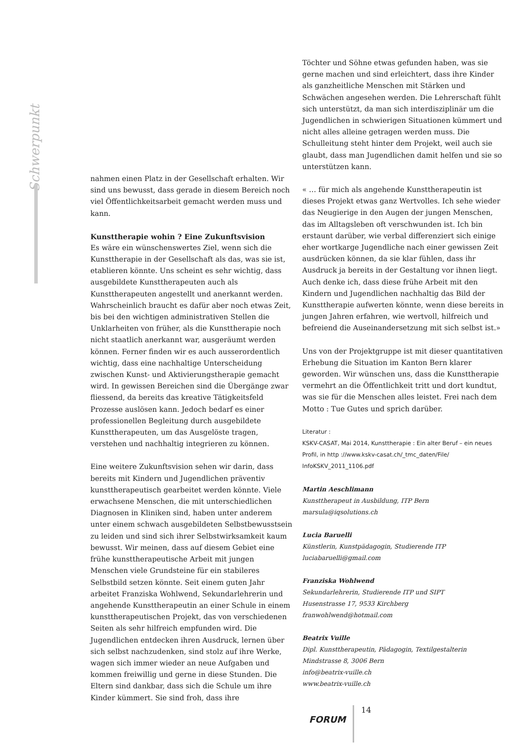Schwerpunkt
nahmen einen Platz in der Gesellschaft erhalten. Wir sind uns bewusst, dass gerade in diesem Bereich noch viel Öffentlichkeitsarbeit gemacht werden muss und kann.
Kunsttherapie wohin ? Eine Zukunftsvision
Es wäre ein wünschenswertes Ziel, wenn sich die Kunsttherapie in der Gesellschaft als das, was sie ist, etablieren könnte. Uns scheint es sehr wichtig, dass ausgebildete Kunsttherapeuten auch als Kunsttherapeuten angestellt und anerkannt werden. Wahrscheinlich braucht es dafür aber noch etwas Zeit, bis bei den wichtigen administrativen Stellen die Unklarheiten von früher, als die Kunsttherapie noch nicht staatlich anerkannt war, ausgeräumt werden können. Ferner finden wir es auch ausserordentlich wichtig, dass eine nachhaltige Unterscheidung zwischen Kunst- und Aktivierungstherapie gemacht wird. In gewissen Bereichen sind die Übergänge zwar fliessend, da bereits das kreative Tätigkeitsfeld Prozesse auslösen kann. Jedoch bedarf es einer professionellen Begleitung durch ausgebildete Kunsttherapeuten, um das Ausgelöste tragen, verstehen und nachhaltig integrieren zu können.
Eine weitere Zukunftsvision sehen wir darin, dass bereits mit Kindern und Jugendlichen präventiv kunsttherapeutisch gearbeitet werden könnte. Viele erwachsene Menschen, die mit unterschiedlichen Diagnosen in Kliniken sind, haben unter anderem unter einem schwach ausgebildeten Selbstbewusstsein zu leiden und sind sich ihrer Selbstwirksamkeit kaum bewusst. Wir meinen, dass auf diesem Gebiet eine frühe kunsttherapeutische Arbeit mit jungen Menschen viele Grundsteine für ein stabileres Selbstbild setzen könnte. Seit einem guten Jahr arbeitet Franziska Wohlwend, Sekundarlehrerin und angehende Kunsttherapeutin an einer Schule in einem kunsttherapeutischen Projekt, das von verschiedenen Seiten als sehr hilfreich empfunden wird. Die Jugendlichen entdecken ihren Ausdruck, lernen über sich selbst nachzudenken, sind stolz auf ihre Werke, wagen sich immer wieder an neue Aufgaben und kommen freiwillig und gerne in diese Stunden. Die Eltern sind dankbar, dass sich die Schule um ihre Kinder kümmert. Sie sind froh, dass ihre
Töchter und Söhne etwas gefunden haben, was sie gerne machen und sind erleichtert, dass ihre Kinder als ganzheitliche Menschen mit Stärken und Schwächen angesehen werden. Die Lehrerschaft fühlt sich unterstützt, da man sich interdisziplinär um die Jugendlichen in schwierigen Situationen kümmert und nicht alles alleine getragen werden muss. Die Schulleitung steht hinter dem Projekt, weil auch sie glaubt, dass man Jugendlichen damit helfen und sie so unterstützen kann.
« … für mich als angehende Kunsttherapeutin ist dieses Projekt etwas ganz Wertvolles. Ich sehe wieder das Neugierige in den Augen der jungen Menschen, das im Alltagsleben oft verschwunden ist. Ich bin erstaunt darüber, wie verbal differenziert sich einige eher wortkarge Jugendliche nach einer gewissen Zeit ausdrücken können, da sie klar fühlen, dass ihr Ausdruck ja bereits in der Gestaltung vor ihnen liegt. Auch denke ich, dass diese frühe Arbeit mit den Kindern und Jugendlichen nachhaltig das Bild der Kunsttherapie aufwerten könnte, wenn diese bereits in jungen Jahren erfahren, wie wertvoll, hilfreich und befreiend die Auseinandersetzung mit sich selbst ist.»
Uns von der Projektgruppe ist mit dieser quantitativen Erhebung die Situation im Kanton Bern klarer geworden. Wir wünschen uns, dass die Kunsttherapie vermehrt an die Öffentlichkeit tritt und dort kundtut, was sie für die Menschen alles leistet. Frei nach dem Motto : Tue Gutes und sprich darüber.
Literatur :
KSKV-CASAT, Mai 2014, Kunsttherapie : Ein alter Beruf – ein neues Profil, in http ://www.kskv-casat.ch/_tmc_daten/File/ InfoKSKV_2011_1106.pdf
Martin Aeschlimann
Kunsttherapeut in Ausbildung, ITP Bern
marsula@iqsolutions.ch
Lucia Baruelli
Künstlerin, Kunstpädagogin, Studierende ITP
luciabaruelli@gmail.com
Franziska Wohlwend
Sekundarlehrerin, Studierende ITP und SIPT
Husenstrasse 17, 9533 Kirchberg
franwohlwend@hotmail.com
Beatrix Vuille
Dipl. Kunsttherapeutin, Pädagogin, Textilgestalterin
Mindstrasse 8, 3006 Bern
info@beatrix-vuille.ch
www.beatrix-vuille.ch
FORUM
14